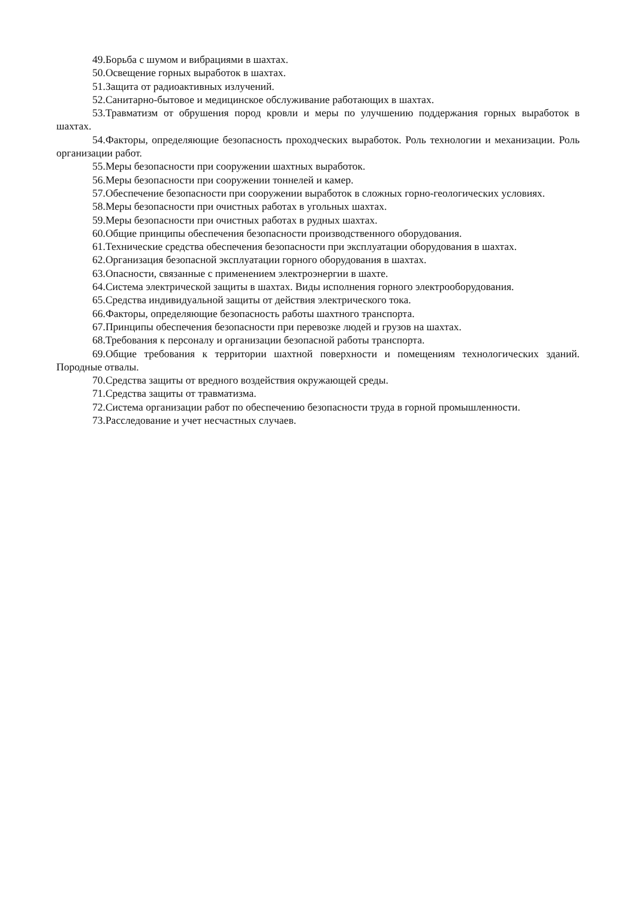49.Борьба с шумом и вибрациями в шахтах.
50.Освещение горных выработок в шахтах.
51.Защита от радиоактивных излучений.
52.Санитарно-бытовое и медицинское обслуживание работающих в шахтах.
53.Травматизм от обрушения пород кровли и меры по улучшению поддержания горных выработок в шахтах.
54.Факторы, определяющие безопасность проходческих выработок. Роль технологии и механизации. Роль организации работ.
55.Меры безопасности при сооружении шахтных выработок.
56.Меры безопасности при сооружении тоннелей и камер.
57.Обеспечение безопасности при сооружении выработок в сложных горно-геологических условиях.
58.Меры безопасности при очистных работах в угольных шахтах.
59.Меры безопасности при очистных работах в рудных шахтах.
60.Общие принципы обеспечения безопасности производственного оборудования.
61.Технические средства обеспечения безопасности при эксплуатации оборудования в шахтах.
62.Организация безопасной эксплуатации горного оборудования в шахтах.
63.Опасности, связанные с применением электроэнергии в шахте.
64.Система электрической защиты в шахтах. Виды исполнения горного электрооборудования.
65.Средства индивидуальной защиты от действия электрического тока.
66.Факторы, определяющие безопасность работы шахтного транспорта.
67.Принципы обеспечения безопасности при перевозке людей и грузов на шахтах.
68.Требования к персоналу и организации безопасной работы транспорта.
69.Общие требования к территории шахтной поверхности и помещениям технологических зданий. Породные отвалы.
70.Средства защиты от вредного воздействия окружающей среды.
71.Средства защиты от травматизма.
72.Система организации работ по обеспечению безопасности труда в горной промышленности.
73.Расследование и учет несчастных случаев.